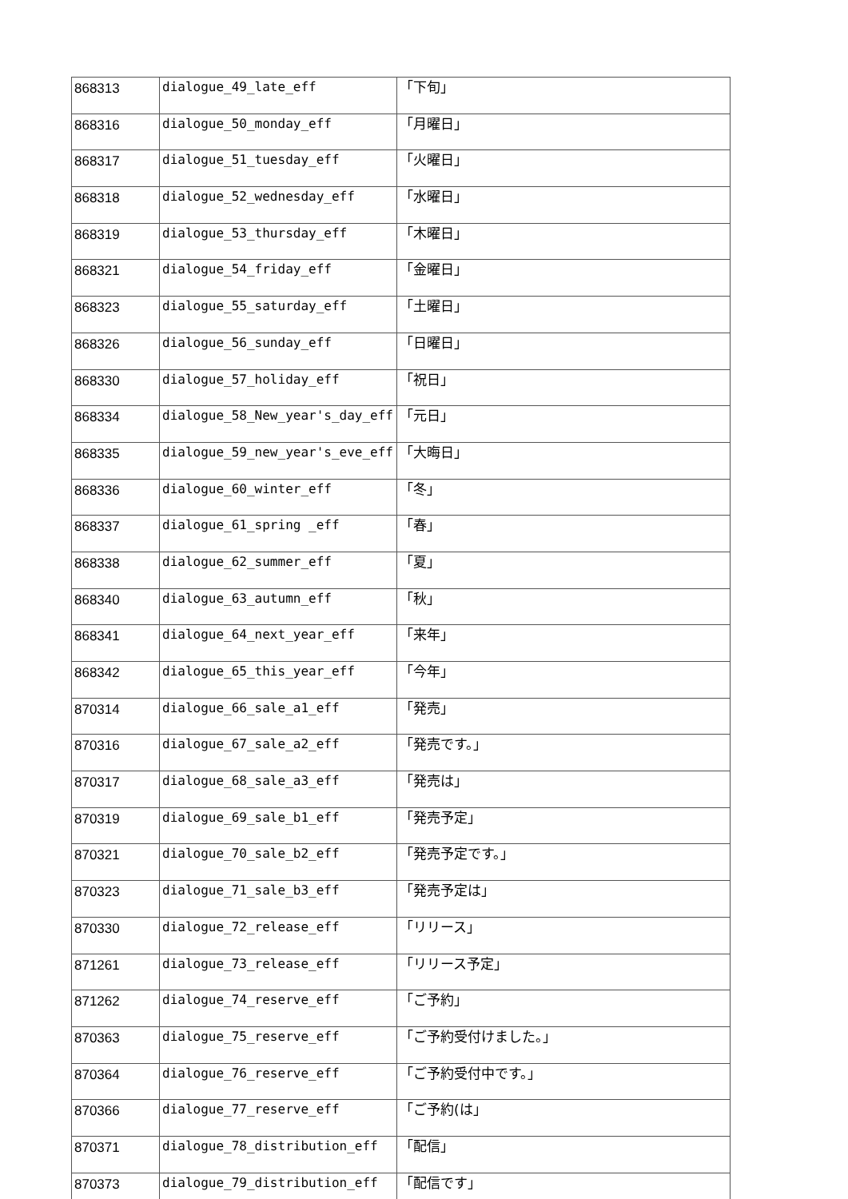| 868313 | dialogue_49_late_eff | 「下旬」 |
| 868316 | dialogue_50_monday_eff | 「月曜日」 |
| 868317 | dialogue_51_tuesday_eff | 「火曜日」 |
| 868318 | dialogue_52_wednesday_eff | 「水曜日」 |
| 868319 | dialogue_53_thursday_eff | 「木曜日」 |
| 868321 | dialogue_54_friday_eff | 「金曜日」 |
| 868323 | dialogue_55_saturday_eff | 「土曜日」 |
| 868326 | dialogue_56_sunday_eff | 「日曜日」 |
| 868330 | dialogue_57_holiday_eff | 「祝日」 |
| 868334 | dialogue_58_New_year's_day_eff | 「元日」 |
| 868335 | dialogue_59_new_year's_eve_eff | 「大晦日」 |
| 868336 | dialogue_60_winter_eff | 「冬」 |
| 868337 | dialogue_61_spring _eff | 「春」 |
| 868338 | dialogue_62_summer_eff | 「夏」 |
| 868340 | dialogue_63_autumn_eff | 「秋」 |
| 868341 | dialogue_64_next_year_eff | 「来年」 |
| 868342 | dialogue_65_this_year_eff | 「今年」 |
| 870314 | dialogue_66_sale_a1_eff | 「発売」 |
| 870316 | dialogue_67_sale_a2_eff | 「発売です。」 |
| 870317 | dialogue_68_sale_a3_eff | 「発売は」 |
| 870319 | dialogue_69_sale_b1_eff | 「発売予定」 |
| 870321 | dialogue_70_sale_b2_eff | 「発売予定です。」 |
| 870323 | dialogue_71_sale_b3_eff | 「発売予定は」 |
| 870330 | dialogue_72_release_eff | 「リリース」 |
| 871261 | dialogue_73_release_eff | 「リリース予定」 |
| 871262 | dialogue_74_reserve_eff | 「ご予約」 |
| 870363 | dialogue_75_reserve_eff | 「ご予約受付けました。」 |
| 870364 | dialogue_76_reserve_eff | 「ご予約受付中です。」 |
| 870366 | dialogue_77_reserve_eff | 「ご予約(は」 |
| 870371 | dialogue_78_distribution_eff | 「配信」 |
| 870373 | dialogue_79_distribution_eff | 「配信です」 |